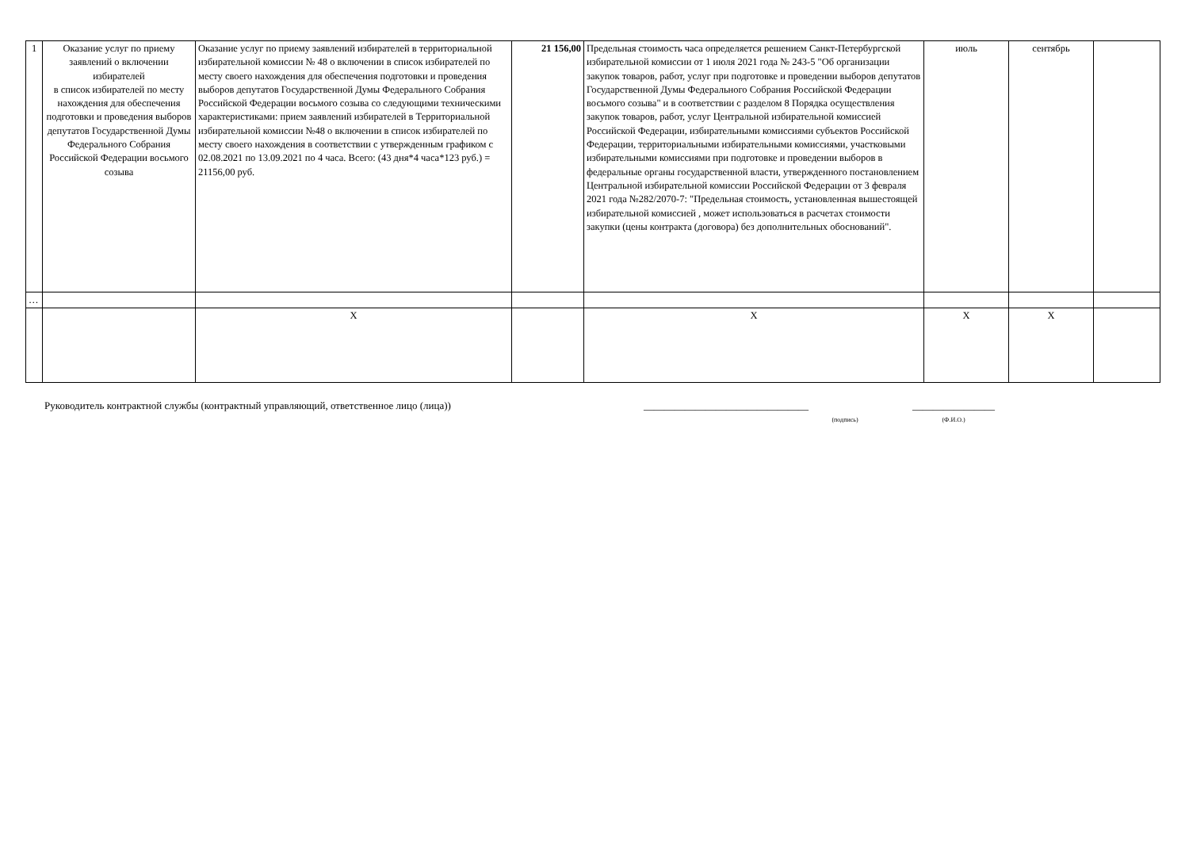| 1 | Оказание услуг по приему заявлений о включении избирателей в список избирателей по месту нахождения для обеспечения подготовки и проведения выборов депутатов Государственной Думы Федерального Собрания Российской Федерации восьмого созыва | Оказание услуг по приему заявлений избирателей в территориальной избирательной комиссии № 48 о включении в список избирателей по месту своего нахождения для обеспечения подготовки и проведения выборов депутатов Государственной Думы Федерального Собрания Российской Федерации восьмого созыва со следующими техническими характеристиками: прием заявлений избирателей в Территориальной избирательной комиссии №48 о включении в список избирателей по месту своего нахождения в соответствии с утвержденным графиком с 02.08.2021 по 13.09.2021 по 4 часа. Всего: (43 дня*4 часа*123 руб.) = 21156,00 руб. | 21 156,00 | Предельная стоимость часа определяется решением Санкт-Петербургской избирательной комиссии от 1 июля 2021 года № 243-5 "Об организации закупок товаров, работ, услуг при подготовке и проведении выборов депутатов Государственной Думы Федерального Собрания Российской Федерации восьмого созыва" и в соответствии с разделом 8 Порядка осуществления закупок товаров, работ, услуг Центральной избирательной комиссией Российской Федерации, избирательными комиссиями субъектов Российской Федерации, территориальными избирательными комиссиями, участковыми избирательными комиссиями при подготовке и проведении выборов в федеральные органы государственной власти, утвержденного постановлением Центральной избирательной комиссии Российской Федерации от 3 февраля 2021 года №282/2070-7: "Предельная стоимость, установленная вышестоящей избирательной комиссией , может использоваться в расчетах стоимости закупки (цены контракта (договора) без дополнительных обоснований". | июль | сентябрь | |
| … | | | | | | | |
| | | X | | X | X | X | |
Руководитель контрактной службы (контрактный управляющий, ответственное лицо (лица))
________________________________
(подпись)
________________
(Ф.И.О.)